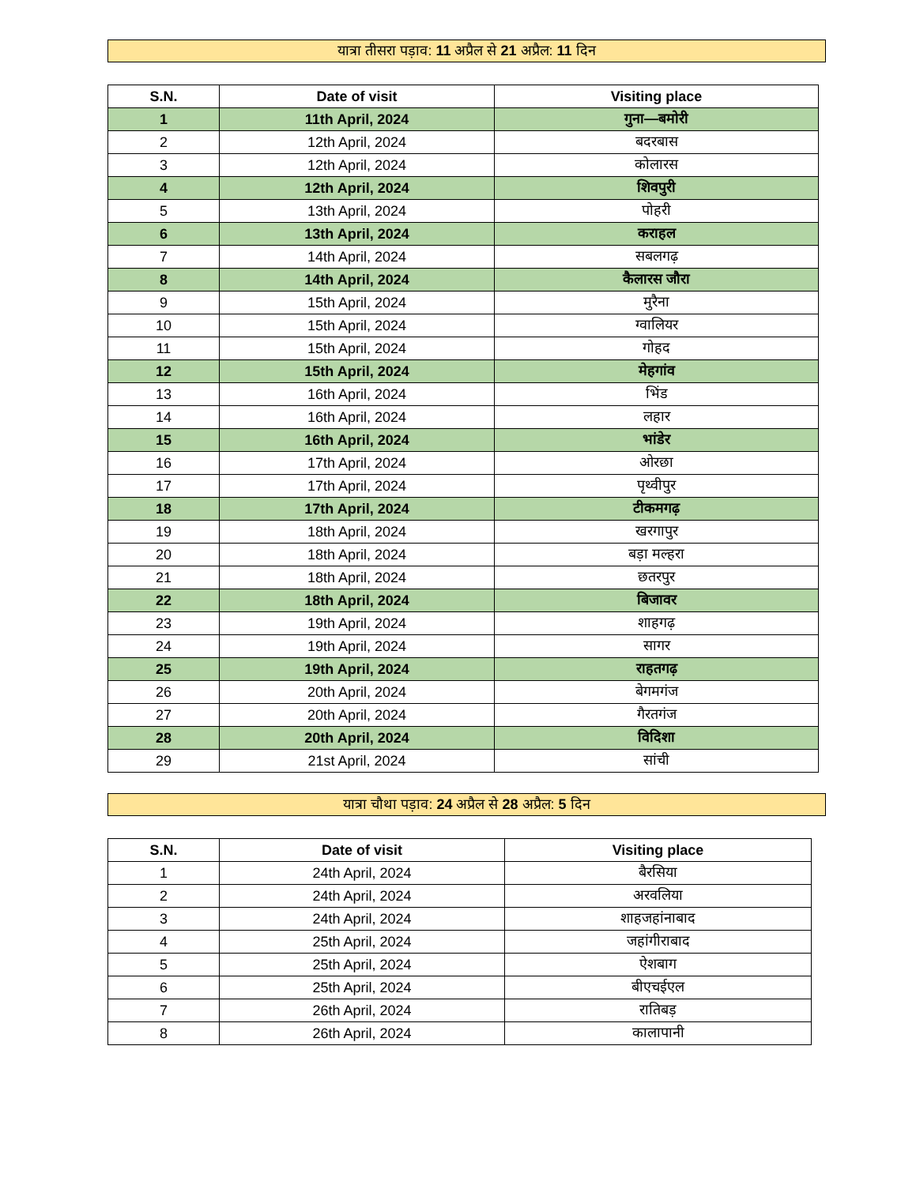यात्रा तीसरा पड़ाव: 11 अप्रैल से 21 अप्रैल: 11 दिन
| S.N. | Date of visit | Visiting place |
| --- | --- | --- |
| 1 | 11th April, 2024 | गुना—बमोरी |
| 2 | 12th April, 2024 | बदरबास |
| 3 | 12th April, 2024 | कोलारस |
| 4 | 12th April, 2024 | शिवपुरी |
| 5 | 13th April, 2024 | पोहरी |
| 6 | 13th April, 2024 | कराहल |
| 7 | 14th April, 2024 | सबलगढ़ |
| 8 | 14th April, 2024 | कैलारस जौरा |
| 9 | 15th April, 2024 | मुरैना |
| 10 | 15th April, 2024 | ग्वालियर |
| 11 | 15th April, 2024 | गोहद |
| 12 | 15th April, 2024 | मेहगांव |
| 13 | 16th April, 2024 | भिंड |
| 14 | 16th April, 2024 | लहार |
| 15 | 16th April, 2024 | भांडेर |
| 16 | 17th April, 2024 | ओरछा |
| 17 | 17th April, 2024 | पृथ्वीपुर |
| 18 | 17th April, 2024 | टीकमगढ़ |
| 19 | 18th April, 2024 | खरगापुर |
| 20 | 18th April, 2024 | बड़ा मल्हरा |
| 21 | 18th April, 2024 | छतरपुर |
| 22 | 18th April, 2024 | बिजावर |
| 23 | 19th April, 2024 | शाहगढ़ |
| 24 | 19th April, 2024 | सागर |
| 25 | 19th April, 2024 | राहतगढ़ |
| 26 | 20th April, 2024 | बेगमगंज |
| 27 | 20th April, 2024 | गैरतगंज |
| 28 | 20th April, 2024 | विदिशा |
| 29 | 21st April, 2024 | सांची |
यात्रा चौथा पड़ाव: 24 अप्रैल से 28 अप्रैल: 5 दिन
| S.N. | Date of visit | Visiting place |
| --- | --- | --- |
| 1 | 24th April, 2024 | बैरसिया |
| 2 | 24th April, 2024 | अरवलिया |
| 3 | 24th April, 2024 | शाहजहांनाबाद |
| 4 | 25th April, 2024 | जहांगीराबाद |
| 5 | 25th April, 2024 | ऐशबाग |
| 6 | 25th April, 2024 | बीएचईएल |
| 7 | 26th April, 2024 | रातिबड़ |
| 8 | 26th April, 2024 | कालापानी |